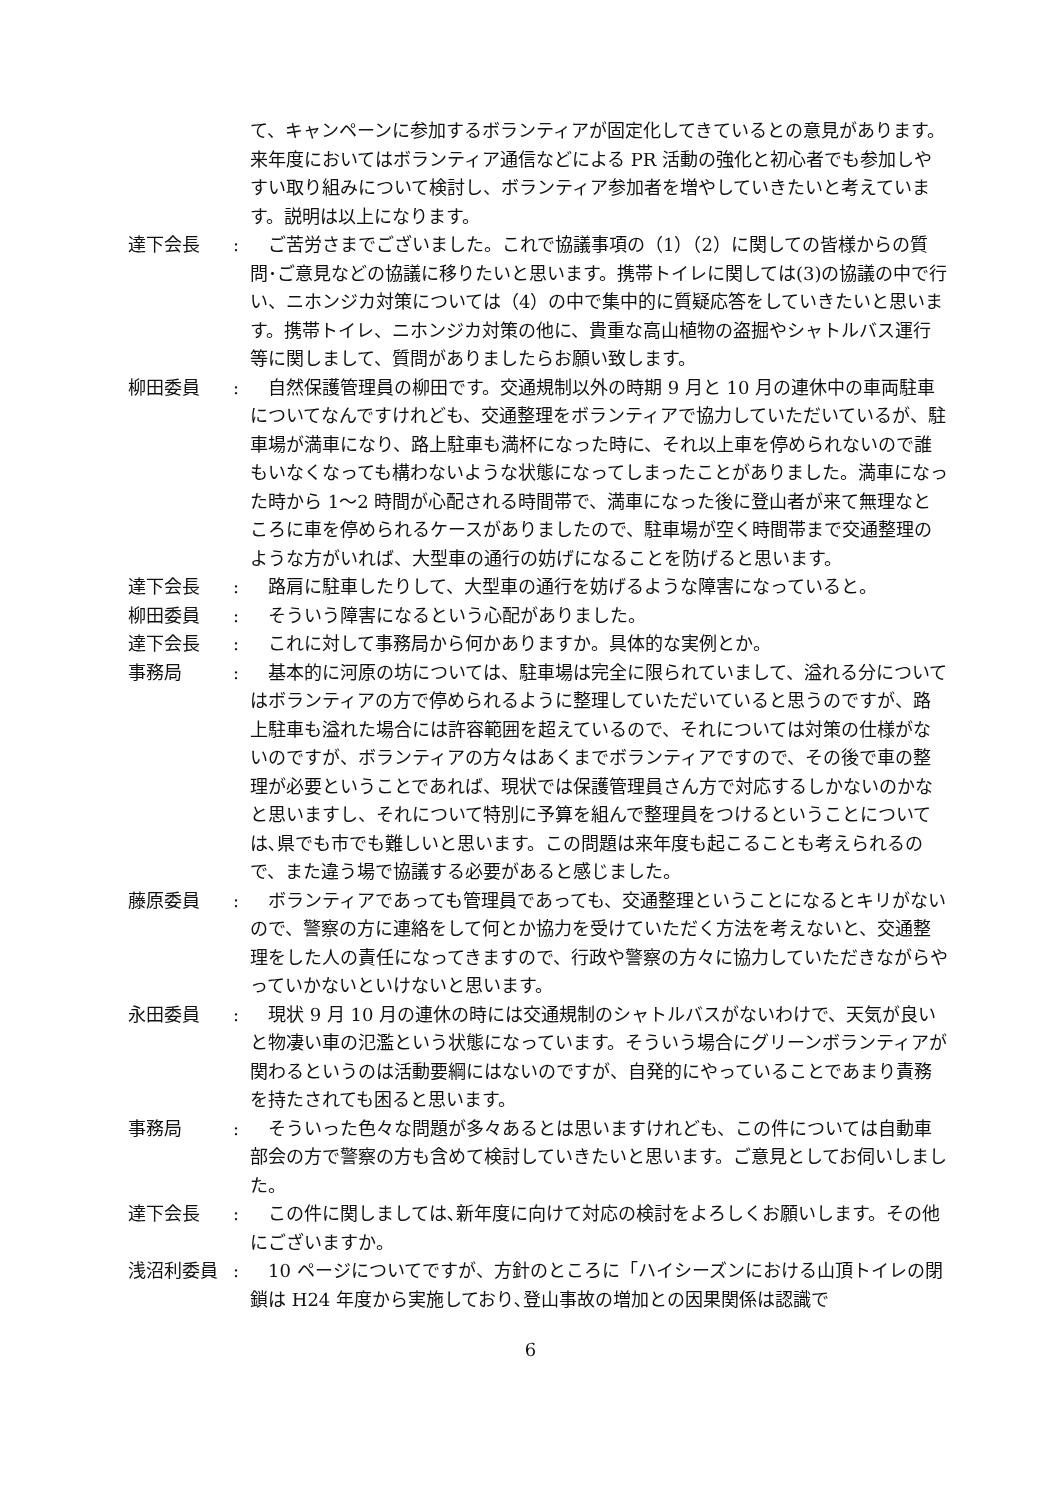て、キャンペーンに参加するボランティアが固定化してきているとの意見があります。来年度においてはボランティア通信などによる PR 活動の強化と初心者でも参加しやすい取り組みについて検討し、ボランティア参加者を増やしていきたいと考えています。説明は以上になります。
達下会長 : 　ご苦労さまでございました。これで協議事項の（1）（2）に関しての皆様からの質問･ご意見などの協議に移りたいと思います。携帯トイレに関しては(3)の協議の中で行い、ニホンジカ対策については（4）の中で集中的に質疑応答をしていきたいと思います。携帯トイレ、ニホンジカ対策の他に、貴重な高山植物の盗掘やシャトルバス運行等に関しまして、質問がありましたらお願い致します。
柳田委員 : 　自然保護管理員の柳田です。交通規制以外の時期 9 月と 10 月の連休中の車両駐車についてなんですけれども、交通整理をボランティアで協力していただいているが、駐車場が満車になり、路上駐車も満杯になった時に、それ以上車を停められないので誰もいなくなっても構わないような状態になってしまったことがありました。満車になった時から 1～2 時間が心配される時間帯で、満車になった後に登山者が来て無理なところに車を停められるケースがありましたので、駐車場が空く時間帯まで交通整理のような方がいれば、大型車の通行の妨げになることを防げると思います。
達下会長 : 　路肩に駐車したりして、大型車の通行を妨げるような障害になっていると。
柳田委員 : 　そういう障害になるという心配がありました。
達下会長 : 　これに対して事務局から何かありますか。具体的な実例とか。
事務局 : 　基本的に河原の坊については、駐車場は完全に限られていまして、溢れる分についてはボランティアの方で停められるように整理していただいていると思うのですが、路上駐車も溢れた場合には許容範囲を超えているので、それについては対策の仕様がないのですが、ボランティアの方々はあくまでボランティアですので、その後で車の整理が必要ということであれば、現状では保護管理員さん方で対応するしかないのかなと思いますし、それについて特別に予算を組んで整理員をつけるということについては､県でも市でも難しいと思います。この問題は来年度も起こることも考えられるので、また違う場で協議する必要があると感じました。
藤原委員 : 　ボランティアであっても管理員であっても、交通整理ということになるとキリがないので、警察の方に連絡をして何とか協力を受けていただく方法を考えないと、交通整理をした人の責任になってきますので、行政や警察の方々に協力していただきながらやっていかないといけないと思います。
永田委員 : 　現状 9 月 10 月の連休の時には交通規制のシャトルバスがないわけで、天気が良いと物凄い車の氾濫という状態になっています。そういう場合にグリーンボランティアが関わるというのは活動要綱にはないのですが、自発的にやっていることであまり責務を持たされても困ると思います。
事務局 : 　そういった色々な問題が多々あるとは思いますけれども、この件については自動車部会の方で警察の方も含めて検討していきたいと思います。ご意見としてお伺いしました。
達下会長 : 　この件に関しましては､新年度に向けて対応の検討をよろしくお願いします。その他にございますか。
浅沼利委員 : 　10 ページについてですが、方針のところに「ハイシーズンにおける山頂トイレの閉鎖は H24 年度から実施しており､登山事故の増加との因果関係は認識で
6